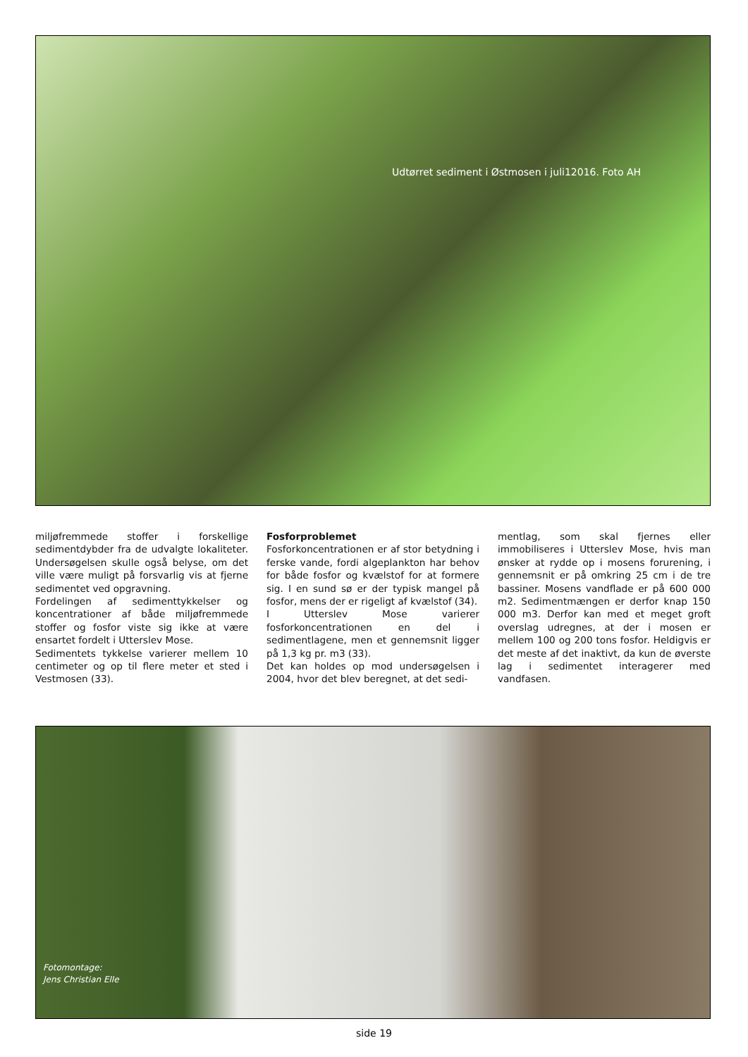Udtørret sediment i Østmosen i juli12016. Foto AH
miljøfremmede stoffer i forskellige sedimentdybder fra de udvalgte lokaliteter. Undersøgelsen skulle også belyse, om det ville være muligt på forsvarlig vis at fjerne sedimentet ved opgravning.
Fordelingen af sedimenttykkelser og koncentrationer af både miljøfremmede stoffer og fosfor viste sig ikke at være ensartet fordelt i Utterslev Mose.
Sedimentets tykkelse varierer mellem 10 centimeter og op til flere meter et sted i Vestmosen (33).
Fosforproblemet
Fosforkoncentrationen er af stor betydning i ferske vande, fordi algeplankton har behov for både fosfor og kvælstof for at formere sig. I en sund sø er der typisk mangel på fosfor, mens der er rigeligt af kvælstof (34).
I Utterslev Mose varierer fosforkoncentrationen en del i sedimentlagene, men et gennemsnit ligger på 1,3 kg pr. m3 (33).
Det kan holdes op mod undersøgelsen i 2004, hvor det blev beregnet, at det sedi-
mentlag, som skal fjernes eller immobiliseres i Utterslev Mose, hvis man ønsker at rydde op i mosens forurening, i gennemsnit er på omkring 25 cm i de tre bassiner. Mosens vandflade er på 600 000 m2. Sedimentmængen er derfor knap 150 000 m3. Derfor kan med et meget groft overslag udregnes, at der i mosen er mellem 100 og 200 tons fosfor. Heldigvis er det meste af det inaktivt, da kun de øverste lag i sedimentet interagerer med vandfasen.
Fotomontage:
Jens Christian Elle
side 19